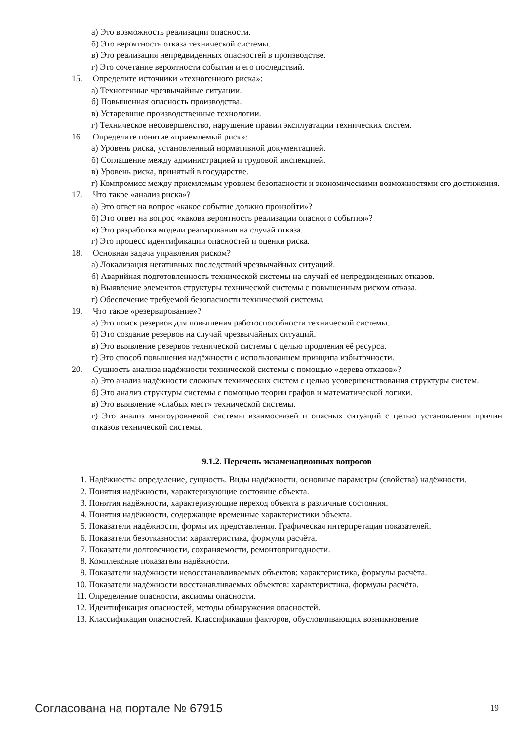а) Это возможность реализации опасности.
б) Это вероятность отказа технической системы.
в) Это реализация непредвиденных опасностей в производстве.
г) Это сочетание вероятности события и его последствий.
15. Определите источники «техногенного риска»:
а) Техногенные чрезвычайные ситуации.
б) Повышенная опасность производства.
в) Устаревшие производственные технологии.
г) Техническое несовершенство, нарушение правил эксплуатации технических систем.
16. Определите понятие «приемлемый риск»:
а) Уровень риска, установленный нормативной документацией.
б) Соглашение между администрацией и трудовой инспекцией.
в) Уровень риска, принятый в государстве.
г) Компромисс между приемлемым уровнем безопасности и экономическими возможностями его достижения.
17. Что такое «анализ риска»?
а) Это ответ на вопрос «какое событие должно произойти»?
б) Это ответ на вопрос «какова вероятность реализации опасного события»?
в) Это разработка модели реагирования на случай отказа.
г) Это процесс идентификации опасностей и оценки риска.
18. Основная задача управления риском?
а) Локализация негативных последствий чрезвычайных ситуаций.
б) Аварийная подготовленность технической системы на случай её непредвиденных отказов.
в) Выявление элементов структуры технической системы с повышенным риском отказа.
г) Обеспечение требуемой безопасности технической системы.
19. Что такое «резервирование»?
а) Это поиск резервов для повышения работоспособности технической системы.
б) Это создание резервов на случай чрезвычайных ситуаций.
в) Это выявление резервов технической системы с целью продления её ресурса.
г) Это способ повышения надёжности с использованием принципа избыточности.
20. Сущность анализа надёжности технической системы с помощью «дерева отказов»?
а) Это анализ надёжности сложных технических систем с целью усовершенствования структуры систем.
б) Это анализ структуры системы с помощью теории графов и математической логики.
в) Это выявление «слабых мест» технической системы.
г) Это анализ многоуровневой системы взаимосвязей и опасных ситуаций с целью установления причин отказов технической системы.
9.1.2. Перечень экзаменационных вопросов
1. Надёжность: определение, сущность. Виды надёжности, основные параметры (свойства) надёжности.
2. Понятия надёжности, характеризующие состояние объекта.
3. Понятия надёжности, характеризующие переход объекта в различные состояния.
4. Понятия надёжности, содержащие временные характеристики объекта.
5. Показатели надёжности, формы их представления. Графическая интерпретация показателей.
6. Показатели безотказности: характеристика, формулы расчёта.
7. Показатели долговечности, сохраняемости, ремонтопригодности.
8. Комплексные показатели надёжности.
9. Показатели надёжности невосстанавливаемых объектов: характеристика, формулы расчёта.
10. Показатели надёжности восстанавливаемых объектов: характеристика, формулы расчёта.
11. Определение опасности, аксиомы опасности.
12. Идентификация опасностей, методы обнаружения опасностей.
13. Классификация опасностей. Классификация факторов, обусловливающих возникновение
Согласована на портале № 67915
19